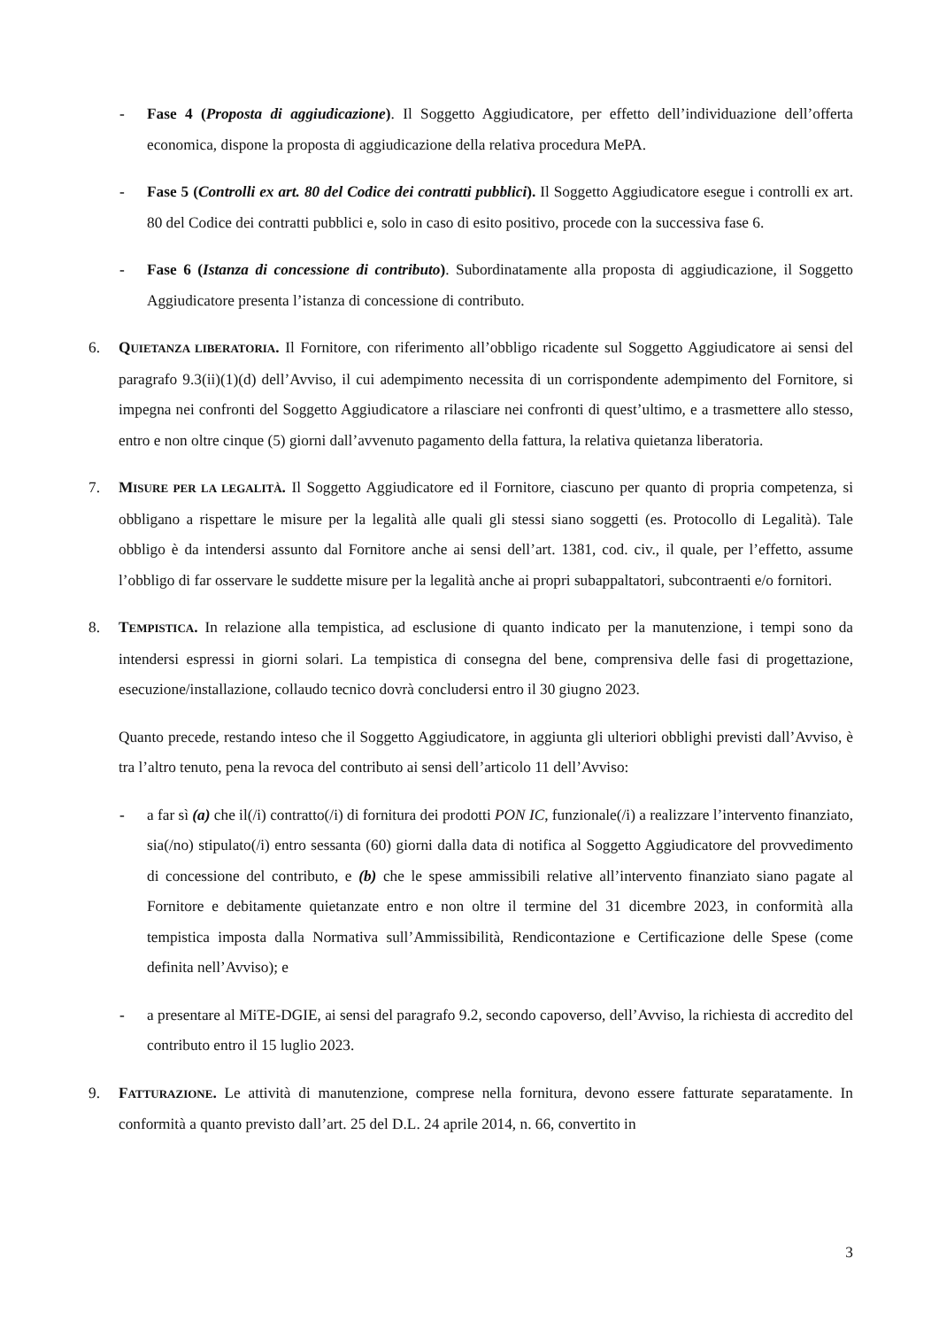- Fase 4 (Proposta di aggiudicazione). Il Soggetto Aggiudicatore, per effetto dell’individuazione dell’offerta economica, dispone la proposta di aggiudicazione della relativa procedura MePA.
- Fase 5 (Controlli ex art. 80 del Codice dei contratti pubblici). Il Soggetto Aggiudicatore esegue i controlli ex art. 80 del Codice dei contratti pubblici e, solo in caso di esito positivo, procede con la successiva fase 6.
- Fase 6 (Istanza di concessione di contributo). Subordinatamente alla proposta di aggiudicazione, il Soggetto Aggiudicatore presenta l’istanza di concessione di contributo.
6. QUIETANZA LIBERATORIA. Il Fornitore, con riferimento all’obbligo ricadente sul Soggetto Aggiudicatore ai sensi del paragrafo 9.3(ii)(1)(d) dell’Avviso, il cui adempimento necessita di un corrispondente adempimento del Fornitore, si impegna nei confronti del Soggetto Aggiudicatore a rilasciare nei confronti di quest’ultimo, e a trasmettere allo stesso, entro e non oltre cinque (5) giorni dall’avvenuto pagamento della fattura, la relativa quietanza liberatoria.
7. MISURE PER LA LEGALITÀ. Il Soggetto Aggiudicatore ed il Fornitore, ciascuno per quanto di propria competenza, si obbligano a rispettare le misure per la legalità alle quali gli stessi siano soggetti (es. Protocollo di Legalità). Tale obbligo è da intendersi assunto dal Fornitore anche ai sensi dell’art. 1381, cod. civ., il quale, per l’effetto, assume l’obbligo di far osservare le suddette misure per la legalità anche ai propri subappaltatori, subcontraenti e/o fornitori.
8. TEMPISTICA. In relazione alla tempistica, ad esclusione di quanto indicato per la manutenzione, i tempi sono da intendersi espressi in giorni solari. La tempistica di consegna del bene, comprensiva delle fasi di progettazione, esecuzione/installazione, collaudo tecnico dovrà concludersi entro il 30 giugno 2023.
Quanto precede, restando inteso che il Soggetto Aggiudicatore, in aggiunta gli ulteriori obblighi previsti dall’Avviso, è tra l’altro tenuto, pena la revoca del contributo ai sensi dell’articolo 11 dell’Avviso:
- a far sì (a) che il(/i) contratto(/i) di fornitura dei prodotti PON IC, funzionale(/i) a realizzare l’intervento finanziato, sia(/no) stipulato(/i) entro sessanta (60) giorni dalla data di notifica al Soggetto Aggiudicatore del provvedimento di concessione del contributo, e (b) che le spese ammissibili relative all’intervento finanziato siano pagate al Fornitore e debitamente quietanzate entro e non oltre il termine del 31 dicembre 2023, in conformità alla tempistica imposta dalla Normativa sull’Ammissibilità, Rendicontazione e Certificazione delle Spese (come definita nell’Avviso); e
- a presentare al MiTE-DGIE, ai sensi del paragrafo 9.2, secondo capoverso, dell’Avviso, la richiesta di accredito del contributo entro il 15 luglio 2023.
9. FATTURAZIONE. Le attività di manutenzione, comprese nella fornitura, devono essere fatturate separatamente. In conformità a quanto previsto dall’art. 25 del D.L. 24 aprile 2014, n. 66, convertito in
3